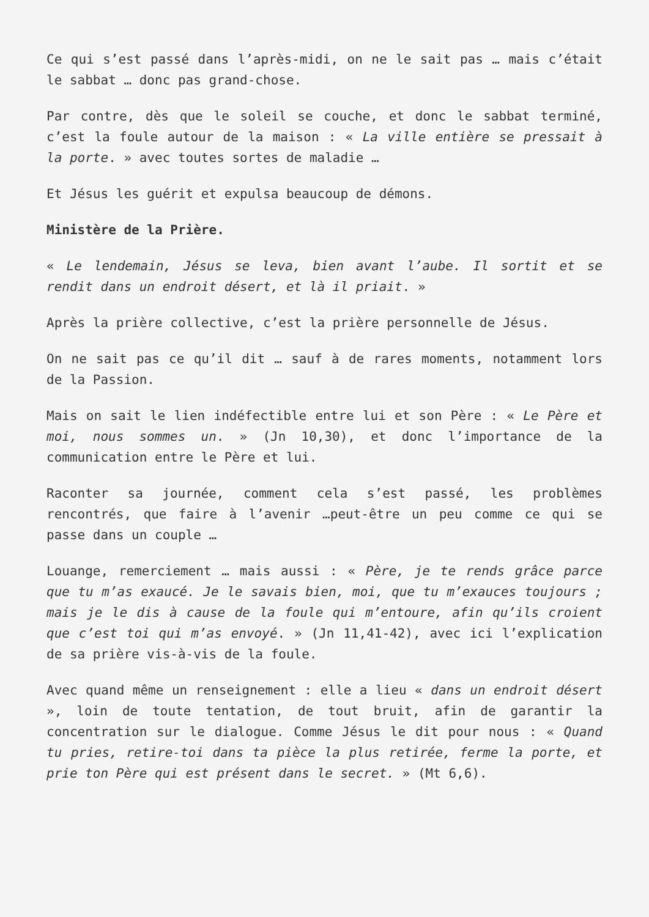Ce qui s’est passé dans l’après-midi, on ne le sait pas … mais c’était le sabbat … donc pas grand-chose.
Par contre, dès que le soleil se couche, et donc le sabbat terminé, c’est la foule autour de la maison : « La ville entière se pressait à la porte. » avec toutes sortes de maladie …
Et Jésus les guérit et expulsa beaucoup de démons.
Ministère de la Prière.
« Le lendemain, Jésus se leva, bien avant l’aube. Il sortit et se rendit dans un endroit désert, et là il priait. »
Après la prière collective, c’est la prière personnelle de Jésus.
On ne sait pas ce qu’il dit … sauf à de rares moments, notamment lors de la Passion.
Mais on sait le lien indéfectible entre lui et son Père : « Le Père et moi, nous sommes un. » (Jn 10,30), et donc l’importance de la communication entre le Père et lui.
Raconter sa journée, comment cela s’est passé, les problèmes rencontrés, que faire à l’avenir …peut-être un peu comme ce qui se passe dans un couple …
Louange, remerciement … mais aussi : « Père, je te rends grâce parce que tu m’as exaucé. Je le savais bien, moi, que tu m’exauces toujours ; mais je le dis à cause de la foule qui m’entoure, afin qu’ils croient que c’est toi qui m’as envoyé. » (Jn 11,41-42), avec ici l’explication de sa prière vis-à-vis de la foule.
Avec quand même un renseignement : elle a lieu « dans un endroit désert », loin de toute tentation, de tout bruit, afin de garantir la concentration sur le dialogue. Comme Jésus le dit pour nous : « Quand tu pries, retire-toi dans ta pièce la plus retirée, ferme la porte, et prie ton Père qui est présent dans le secret. » (Mt 6,6).